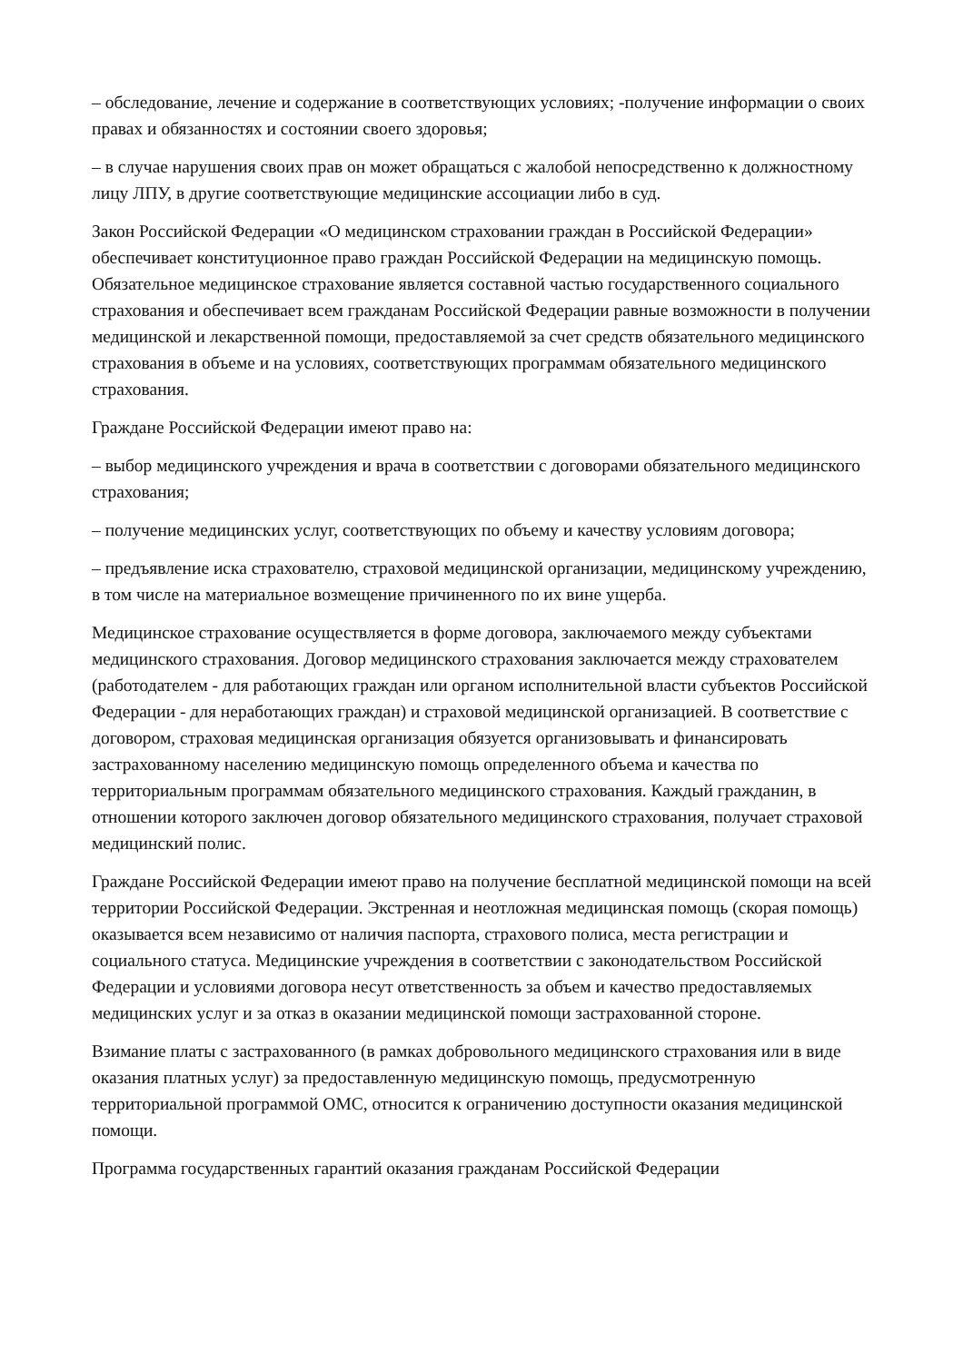– обследование, лечение и содержание в соответствующих условиях; -получение информации о своих правах и обязанностях и состоянии своего здоровья;
– в случае нарушения своих прав он может обращаться с жалобой непосредственно к должностному лицу ЛПУ, в другие соответствующие медицинские ассоциации либо в суд.
Закон Российской Федерации «О медицинском страховании граждан в Российской Федерации» обеспечивает конституционное право граждан Российской Федерации на медицинскую помощь. Обязательное медицинское страхование является составной частью государственного социального страхования и обеспечивает всем гражданам Российской Федерации равные возможности в получении медицинской и лекарственной помощи, предоставляемой за счет средств обязательного медицинского страхования в объеме и на условиях, соответствующих программам обязательного медицинского страхования.
Граждане Российской Федерации имеют право на:
– выбор медицинского учреждения и врача в соответствии с договорами обязательного медицинского страхования;
– получение медицинских услуг, соответствующих по объему и качеству условиям договора;
– предъявление иска страхователю, страховой медицинской организации, медицинскому учреждению, в том числе на материальное возмещение причиненного по их вине ущерба.
Медицинское страхование осуществляется в форме договора, заключаемого между субъектами медицинского страхования. Договор медицинского страхования заключается между страхователем (работодателем - для работающих граждан или органом исполнительной власти субъектов Российской Федерации - для неработающих граждан) и страховой медицинской организацией. В соответствие с договором, страховая медицинская организация обязуется организовывать и финансировать застрахованному населению медицинскую помощь определенного объема и качества по территориальным программам обязательного медицинского страхования. Каждый гражданин, в отношении которого заключен договор обязательного медицинского страхования, получает страховой медицинский полис.
Граждане Российской Федерации имеют право на получение бесплатной медицинской помощи на всей территории Российской Федерации. Экстренная и неотложная медицинская помощь (скорая помощь) оказывается всем независимо от наличия паспорта, страхового полиса, места регистрации и социального статуса. Медицинские учреждения в соответствии с законодательством Российской Федерации и условиями договора несут ответственность за объем и качество предоставляемых медицинских услуг и за отказ в оказании медицинской помощи застрахованной стороне.
Взимание платы с застрахованного (в рамках добровольного медицинского страхования или в виде оказания платных услуг) за предоставленную медицинскую помощь, предусмотренную территориальной программой ОМС, относится к ограничению доступности оказания медицинской помощи.
Программа государственных гарантий оказания гражданам Российской Федерации